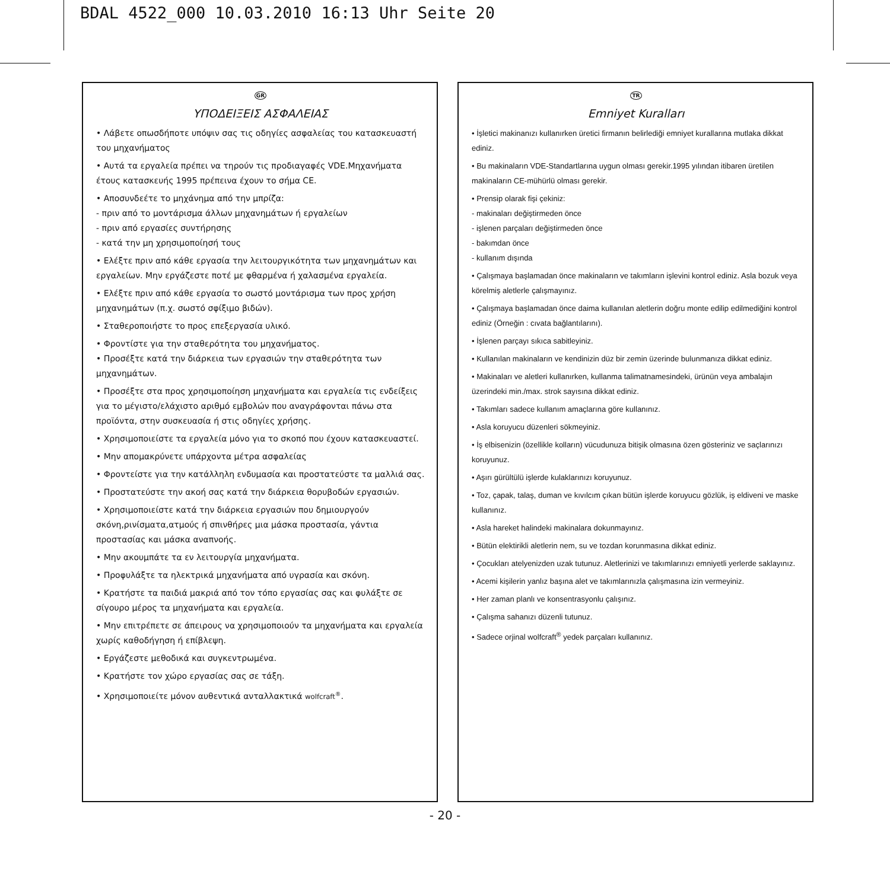BDAL 4522_000 10.03.2010 16:13 Uhr Seite 20
GR
ΥΠΟΔΕΙΞΕΙΣ ΑΣΦΑΛΕΙΑΣ
• Λάβετε οπωσδήποτε υπόψιν σας τις οδηγίες ασφαλείας του κατασκευαστή του μηχανήματος
• Αυτά τα εργαλεία πρέπει να τηρούν τις προδιαγαφές VDE.Μηχανήματα έτους κατασκευής 1995 πρέπεινα έχουν το σήμα CE.
• Αποσυνδεέτε το μηχάνημα από την μπρίζα:
- πριν από το μοντάρισμα άλλων μηχανημάτων ή εργαλείων
- πριν από εργασίες συντήρησης
- κατά την μη χρησιμοποίησή τους
• Ελέξτε πριν από κάθε εργασία την λειτουργικότητα των μηχανημάτων και εργαλείων. Μην εργάζεστε ποτέ με φθαρμένα ή χαλασμένα εργαλεία.
• Ελέξτε πριν από κάθε εργασία το σωστό μοντάρισμα των προς χρήση μηχανημάτων (π.χ. σωστό σφίξιμο βιδών).
• Σταθεροποιήστε το προς επεξεργασία υλικό.
• Φροντίστε για την σταθερότητα του μηχανήματος.
• Προσέξτε κατά την διάρκεια των εργασιών την σταθερότητα των μηχανημάτων.
• Προσέξτε στα προς χρησιμοποίηση μηχανήματα και εργαλεία τις ενδείξεις για το μέγιστο/ελάχιστο αριθμό εμβολών που αναγράφονται πάνω στα προϊόντα, στην συσκευασία ή στις οδηγίες χρήσης.
• Χρησιμοποιείστε τα εργαλεία μόνο για το σκοπό που έχουν κατασκευαστεί.
• Μην απομακρύνετε υπάρχοντα μέτρα ασφαλείας
• Φροντείστε για την κατάλληλη ενδυμασία και προστατεύστε τα μαλλιά σας.
• Προστατεύστε την ακοή σας κατά την διάρκεια θορυβοδών εργασιών.
• Χρησιμοποιείστε κατά την διάρκεια εργασιών που δημιουργούν σκόνη,ρινίσματα,ατμούς ή σπινθήρες μια μάσκα προστασία, γάντια προστασίας και μάσκα αναπνοής.
• Μην ακουμπάτε τα εν λειτουργία μηχανήματα.
• Προφυλάξτε τα ηλεκτρικά μηχανήματα από υγρασία και σκόνη.
• Κρατήστε τα παιδιά μακριά από τον τόπο εργασίας σας και φυλάξτε σε σίγουρο μέρος τα μηχανήματα και εργαλεία.
• Μην επιτρέπετε σε άπειρους να χρησιμοποιούν τα μηχανήματα και εργαλεία χωρίς καθοδήγηση ή επίβλεψη.
• Εργάζεστε μεθοδικά και συγκεντρωμένα.
• Κρατήστε τον χώρο εργασίας σας σε τάξη.
• Χρησιμοποιείτε μόνον αυθεντικά ανταλλακτικά wolfcraft<sup>®</sup>.
TR
Emniyet Kuralları
• İşletici makinanızı kullanırken üretici firmanın belirlediği emniyet kurallarına mutlaka dikkat ediniz.
• Bu makinaların VDE-Standartlarına uygun olması gerekir.1995 yılından itibaren üretilen makinaların CE-mühürlü olması gerekir.
• Prensip olarak fişi çekiniz:
- makinaları değiştirmeden önce
- işlenen parçaları değiştirmeden önce
- bakımdan önce
- kullanım dışında
• Çalışmaya başlamadan önce makinaların ve takımların işlevini kontrol ediniz. Asla bozuk veya körelmiş aletlerle çalışmayınız.
• Çalışmaya başlamadan önce daima kullanılan aletlerin doğru monte edilip edilmediğini kontrol ediniz (Örneğin : cıvata bağlantılarını).
• İşlenen parçayı sıkıca sabitleyiniz.
• Kullanılan makinaların ve kendinizin düz bir zemin üzerinde bulunmanıza dikkat ediniz.
• Makinaları ve aletleri kullanırken, kullanma talimatnamesindeki, ürünün veya ambalajın üzerindeki min./max. strok sayısına dikkat ediniz.
• Takımları sadece kullanım amaçlarına göre kullanınız.
• Asla koruyucu düzenleri sökmeyiniz.
• İş elbisenizin (özellikle kolların) vücudunuza bitişik olmasına özen gösteriniz ve saçlarınızı koruyunuz.
• Aşırı gürültülü işlerde kulaklarınızı koruyunuz.
• Toz, çapak, talaş, duman ve kıvılcım çıkan bütün işlerde koruyucu gözlük, iş eldiveni ve maske kullanınız.
• Asla hareket halindeki makinalara dokunmayınız.
• Bütün elektirikli aletlerin nem, su ve tozdan korunmasına dikkat ediniz.
• Çocukları atelyenizden uzak tutunuz. Aletlerinizi ve takımlarınızı emniyetli yerlerde saklayınız.
• Acemi kişilerin yanlız başına alet ve takımlarınızla çalışmasına izin vermeyiniz.
• Her zaman planlı ve konsentrasyonlu çalışınız.
• Çalışma sahanızı düzenli tutunuz.
• Sadece orjinal wolfcraft<sup>®</sup> yedek parçaları kullanınız.
- 20 -